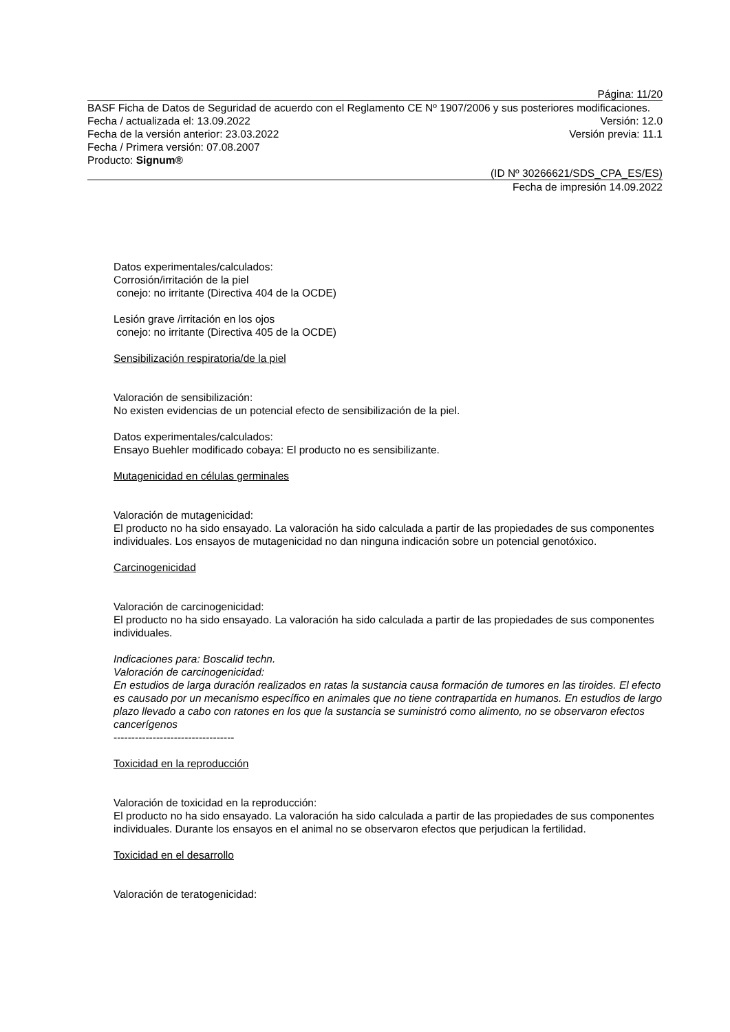Página: 11/20
BASF Ficha de Datos de Seguridad de acuerdo con el Reglamento CE Nº 1907/2006 y sus posteriores modificaciones.
Fecha / actualizada el: 13.09.2022 Versión: 12.0
Fecha de la versión anterior: 23.03.2022 Versión previa: 11.1
Fecha / Primera versión: 07.08.2007
Producto: Signum®
(ID Nº 30266621/SDS_CPA_ES/ES)
Fecha de impresión 14.09.2022
Datos experimentales/calculados:
Corrosión/irritación de la piel
conejo: no irritante (Directiva 404 de la OCDE)
Lesión grave /irritación en los ojos
conejo: no irritante (Directiva 405 de la OCDE)
Sensibilización respiratoria/de la piel
Valoración de sensibilización:
No existen evidencias de un potencial efecto de sensibilización de la piel.
Datos experimentales/calculados:
Ensayo Buehler modificado cobaya: El producto no es sensibilizante.
Mutagenicidad en células germinales
Valoración de mutagenicidad:
El producto no ha sido ensayado. La valoración ha sido calculada a partir de las propiedades de sus componentes individuales. Los ensayos de mutagenicidad no dan ninguna indicación sobre un potencial genotóxico.
Carcinogenicidad
Valoración de carcinogenicidad:
El producto no ha sido ensayado. La valoración ha sido calculada a partir de las propiedades de sus componentes individuales.
Indicaciones para: Boscalid techn.
Valoración de carcinogenicidad:
En estudios de larga duración realizados en ratas la sustancia causa formación de tumores en las tiroides. El efecto es causado por un mecanismo específico en animales que no tiene contrapartida en humanos. En estudios de largo plazo llevado a cabo con ratones en los que la sustancia se suministró como alimento, no se observaron efectos cancerígenos
----------------------------------
Toxicidad en la reproducción
Valoración de toxicidad en la reproducción:
El producto no ha sido ensayado. La valoración ha sido calculada a partir de las propiedades de sus componentes individuales. Durante los ensayos en el animal no se observaron efectos que perjudican la fertilidad.
Toxicidad en el desarrollo
Valoración de teratogenicidad: